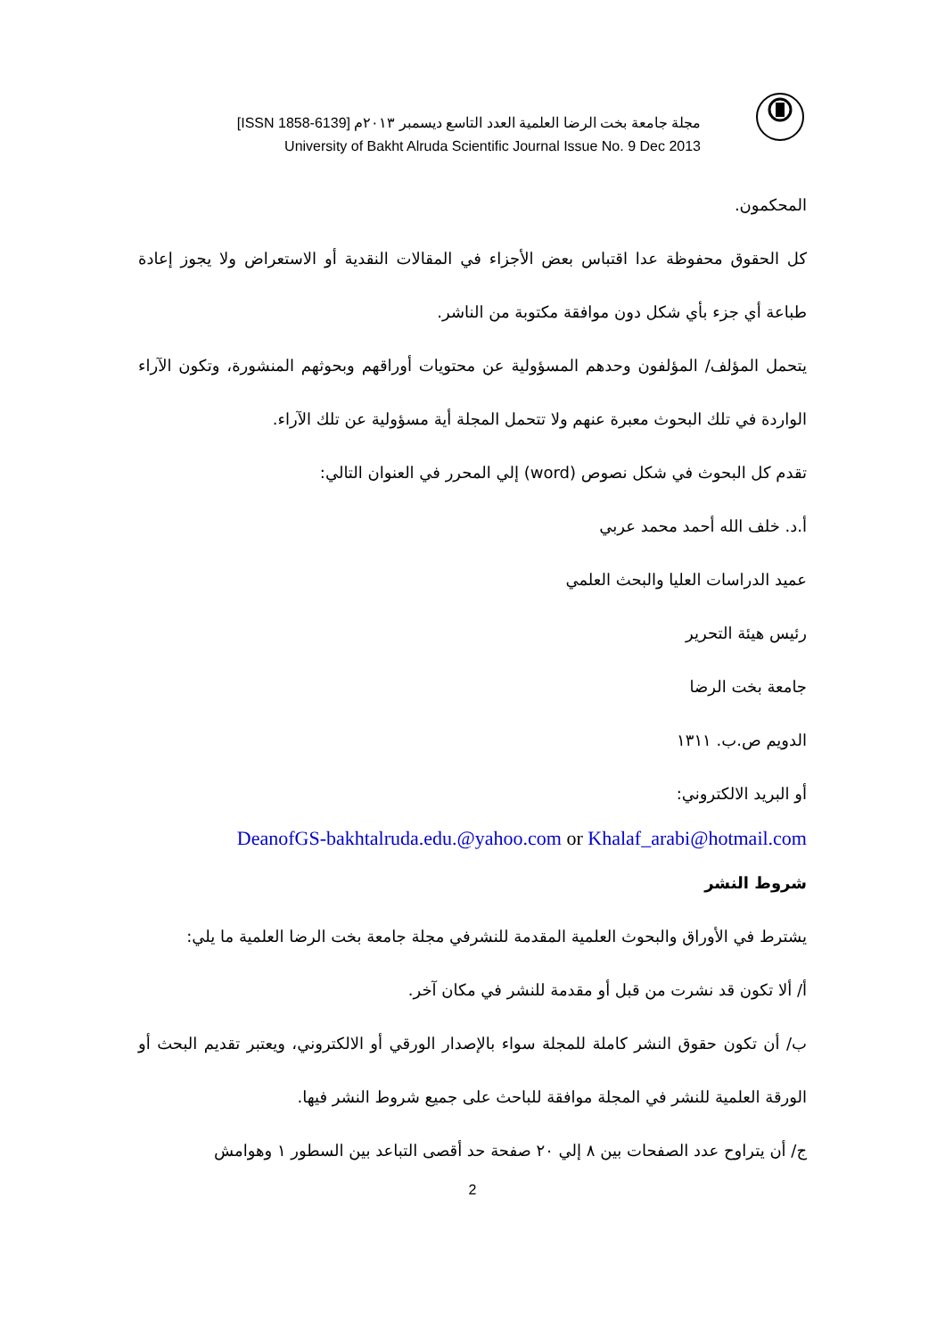مجلة جامعة بخت الرضا العلمية العدد التاسع ديسمبر ٢٠١٣م [ISSN 1858-6139]
University of Bakht Alruda Scientific Journal Issue No. 9 Dec 2013
المحكمون.
كل الحقوق محفوظة عدا اقتباس بعض الأجزاء في المقالات النقدية أو الاستعراض ولا يجوز إعادة طباعة أي جزء بأي شكل دون موافقة مكتوبة من الناشر.
يتحمل المؤلف/ المؤلفون وحدهم المسؤولية عن محتويات أوراقهم وبحوثهم المنشورة، وتكون الآراء الواردة في تلك البحوث معبرة عنهم ولا تتحمل المجلة أية مسؤولية عن تلك الآراء.
تقدم كل البحوث في شكل نصوص (word) إلي المحرر في العنوان التالي:
أ.د. خلف الله أحمد محمد عربي
عميد الدراسات العليا والبحث العلمي
رئيس هيئة التحرير
جامعة بخت الرضا
الدويم ص.ب. ١٣١١
أو البريد الالكتروني:
DeanofGS-bakhtalruda.edu.@yahoo.com or Khalaf_arabi@hotmail.com
شروط النشر
يشترط في الأوراق والبحوث العلمية المقدمة للنشرفي مجلة جامعة بخت الرضا العلمية ما يلي:
أ/ ألا تكون قد نشرت من قبل أو مقدمة للنشر في مكان آخر.
ب/ أن تكون حقوق النشر كاملة للمجلة سواء بالإصدار الورقي أو الالكتروني، ويعتبر تقديم البحث أو الورقة العلمية للنشر في المجلة موافقة للباحث على جميع شروط النشر فيها.
ج/ أن يتراوح عدد الصفحات بين ٨ إلي ٢٠ صفحة حد أقصى التباعد بين السطور ١ وهوامش
2